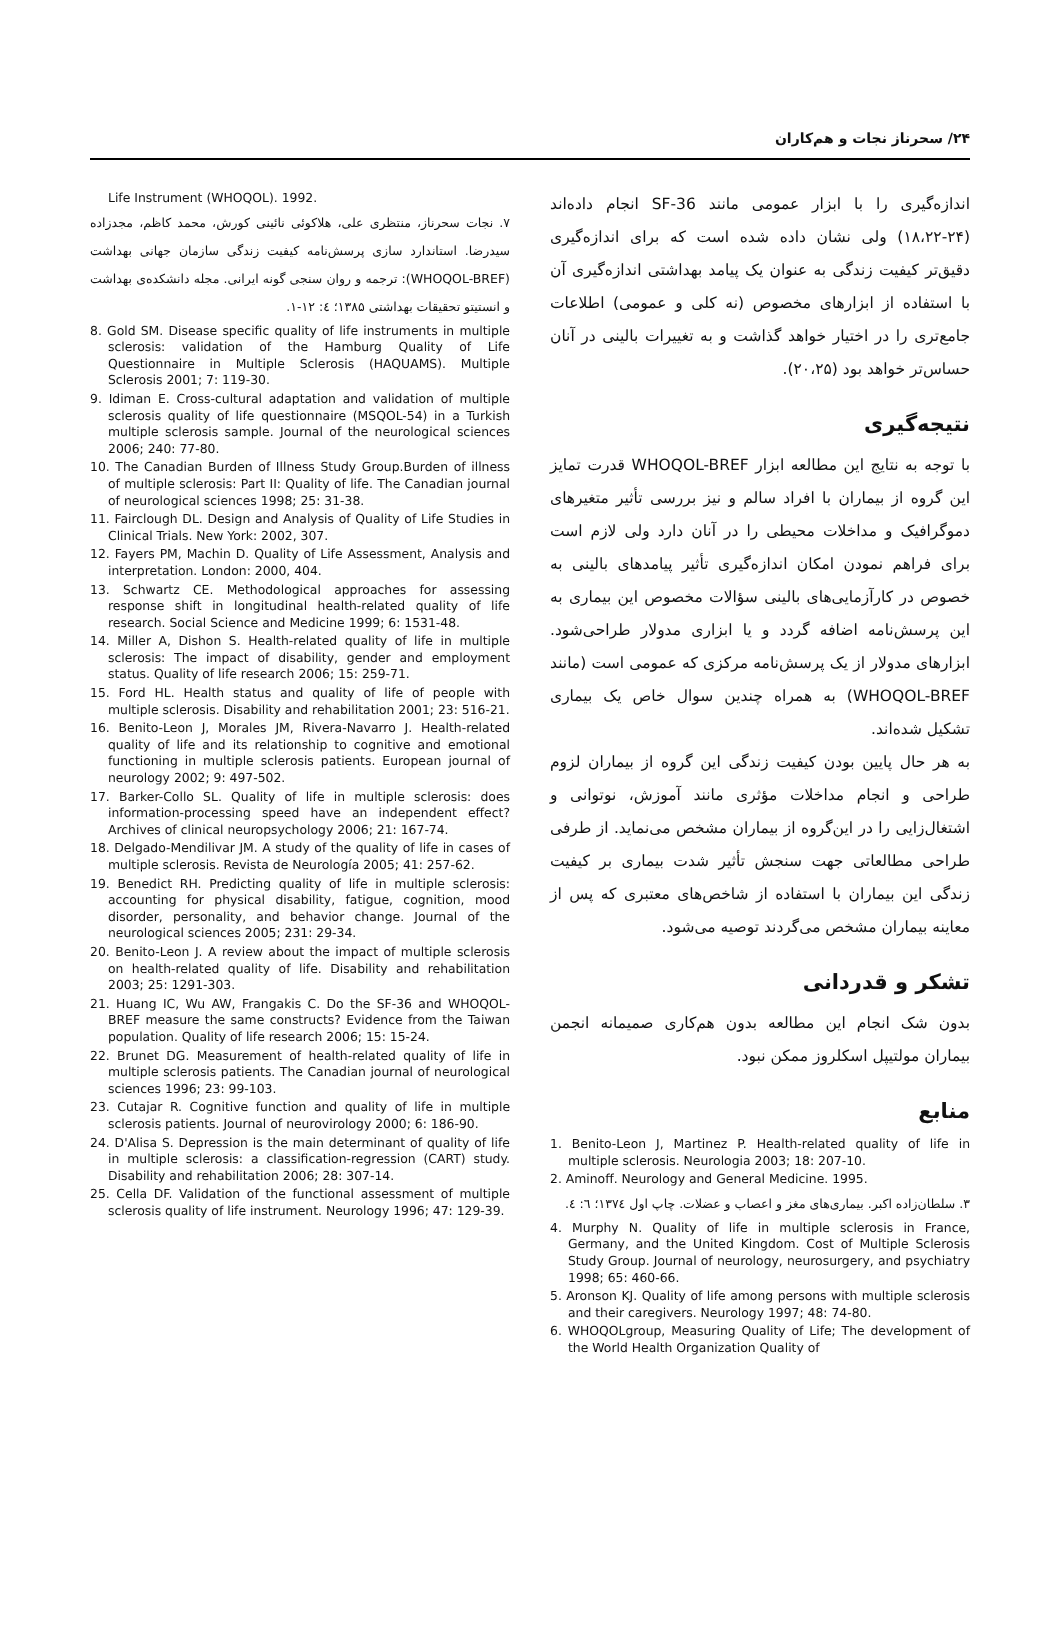۲۴/ سحرناز نجات و هم‌کاران
اندازه‌گیری را با ابزار عمومی مانند SF-36 انجام داده‌اند (۲۴-۱۸،۲۲) ولی نشان داده شده است که برای اندازه‌گیری دقیق‌تر کیفیت زندگی به عنوان یک پیامد بهداشتی اندازه‌گیری آن با استفاده از ابزارهای مخصوص (نه کلی و عمومی) اطلاعات جامع‌تری را در اختیار خواهد گذاشت و به تغییرات بالینی در آنان حساس‌تر خواهد بود (۲۰،۲۵).
نتیجه‌گیری
با توجه به نتایج این مطالعه ابزار WHOQOL-BREF قدرت تمایز این گروه از بیماران با افراد سالم و نیز بررسی تأثیر متغیرهای دموگرافیک و مداخلات محیطی را در آنان دارد ولی لازم است برای فراهم نمودن امکان اندازه‌گیری تأثیر پیامدهای بالینی به خصوص در کارآزمایی‌های بالینی سؤالات مخصوص این بیماری به این پرسش‌نامه اضافه گردد و یا ابزاری مدولار طراحی‌شود. ابزارهای مدولار از یک پرسش‌نامه مرکزی که عمومی است (مانند WHOQOL-BREF) به همراه چندین سوال خاص یک بیماری تشکیل شده‌اند.
به هر حال پایین بودن کیفیت زندگی این گروه از بیماران لزوم طراحی و انجام مداخلات مؤثری مانند آموزش، نوتوانی و اشتغال‌زایی را در این‌گروه از بیماران مشخص می‌نماید. از طرفی طراحی مطالعاتی جهت سنجش تأثیر شدت بیماری بر کیفیت زندگی این بیماران با استفاده از شاخص‌های معتبری که پس از معاینه بیماران مشخص می‌گردند توصیه می‌شود.
تشکر و قدردانی
بدون شک انجام این مطالعه بدون هم‌کاری صمیمانه انجمن بیماران مولتیپل اسکلروز ممکن نبود.
منابع
1. Benito-Leon J, Martinez P. Health-related quality of life in multiple sclerosis. Neurologia 2003; 18: 207-10.
2. Aminoff. Neurology and General Medicine. 1995.
۳. سلطان‌زاده اکبر. بیماری‌های مغز و اعصاب و عضلات. چاپ اول ۱۳۷٤؛ ٦: ٤.
4. Murphy N. Quality of life in multiple sclerosis in France, Germany, and the United Kingdom. Cost of Multiple Sclerosis Study Group. Journal of neurology, neurosurgery, and psychiatry 1998; 65: 460-66.
5. Aronson KJ. Quality of life among persons with multiple sclerosis and their caregivers. Neurology 1997; 48: 74-80.
6. WHOQOLgroup, Measuring Quality of Life; The development of the World Health Organization Quality of
Life Instrument (WHOQOL). 1992.
۷. نجات سحرناز، منتظری علی، هلاکوئی نائینی کورش، محمد کاظم، مجدزاده سیدرضا. استاندارد سازی پرسش‌نامه کیفیت زندگی سازمان جهانی بهداشت (WHOQOL-BREF): ترجمه و روان سنجی گونه ایرانی. مجله دانشکده‌ی بهداشت و انستیتو تحقیقات بهداشتی ۱۳۸۵؛ ٤: ۱۲-۱.
8. Gold SM. Disease specific quality of life instruments in multiple sclerosis: validation of the Hamburg Quality of Life Questionnaire in Multiple Sclerosis (HAQUAMS). Multiple Sclerosis 2001; 7: 119-30.
9. Idiman E. Cross-cultural adaptation and validation of multiple sclerosis quality of life questionnaire (MSQOL-54) in a Turkish multiple sclerosis sample. Journal of the neurological sciences 2006; 240: 77-80.
10. The Canadian Burden of Illness Study Group.Burden of illness of multiple sclerosis: Part II: Quality of life. The Canadian journal of neurological sciences 1998; 25: 31-38.
11. Fairclough DL. Design and Analysis of Quality of Life Studies in Clinical Trials. New York: 2002, 307.
12. Fayers PM, Machin D. Quality of Life Assessment, Analysis and interpretation. London: 2000, 404.
13. Schwartz CE. Methodological approaches for assessing response shift in longitudinal health-related quality of life research. Social Science and Medicine 1999; 6: 1531-48.
14. Miller A, Dishon S. Health-related quality of life in multiple sclerosis: The impact of disability, gender and employment status. Quality of life research 2006; 15: 259-71.
15. Ford HL. Health status and quality of life of people with multiple sclerosis. Disability and rehabilitation 2001; 23: 516-21.
16. Benito-Leon J, Morales JM, Rivera-Navarro J. Health-related quality of life and its relationship to cognitive and emotional functioning in multiple sclerosis patients. European journal of neurology 2002; 9: 497-502.
17. Barker-Collo SL. Quality of life in multiple sclerosis: does information-processing speed have an independent effect? Archives of clinical neuropsychology 2006; 21: 167-74.
18. Delgado-Mendilivar JM. A study of the quality of life in cases of multiple sclerosis. Revista de Neurología 2005; 41: 257-62.
19. Benedict RH. Predicting quality of life in multiple sclerosis: accounting for physical disability, fatigue, cognition, mood disorder, personality, and behavior change. Journal of the neurological sciences 2005; 231: 29-34.
20. Benito-Leon J. A review about the impact of multiple sclerosis on health-related quality of life. Disability and rehabilitation 2003; 25: 1291-303.
21. Huang IC, Wu AW, Frangakis C. Do the SF-36 and WHOQOL-BREF measure the same constructs? Evidence from the Taiwan population. Quality of life research 2006; 15: 15-24.
22. Brunet DG. Measurement of health-related quality of life in multiple sclerosis patients. The Canadian journal of neurological sciences 1996; 23: 99-103.
23. Cutajar R. Cognitive function and quality of life in multiple sclerosis patients. Journal of neurovirology 2000; 6: 186-90.
24. D'Alisa S. Depression is the main determinant of quality of life in multiple sclerosis: a classification-regression (CART) study. Disability and rehabilitation 2006; 28: 307-14.
25. Cella DF. Validation of the functional assessment of multiple sclerosis quality of life instrument. Neurology 1996; 47: 129-39.